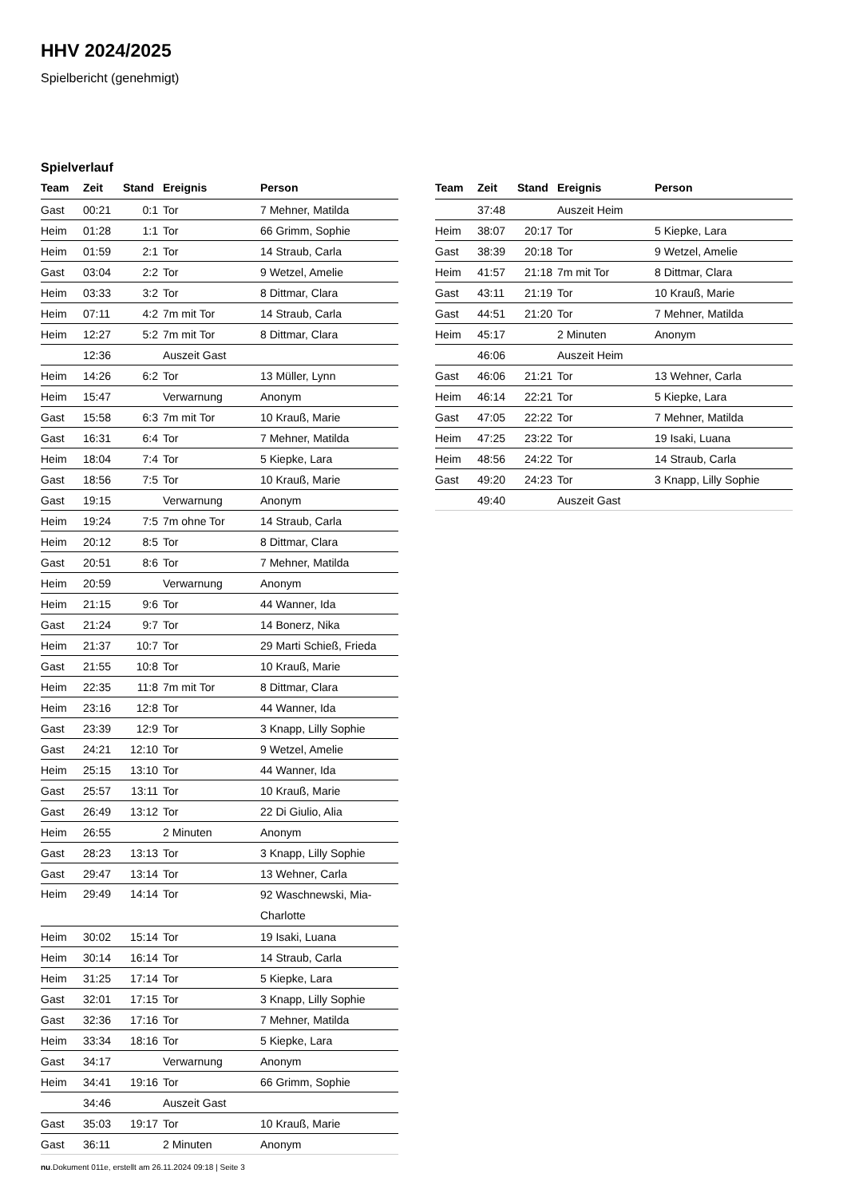HHV 2024/2025
Spielbericht (genehmigt)
Spielverlauf
| Team | Zeit | Stand | Ereignis | Person |
| --- | --- | --- | --- | --- |
| Gast | 00:21 | 0:1 | Tor | 7 Mehner, Matilda |
| Heim | 01:28 | 1:1 | Tor | 66 Grimm, Sophie |
| Heim | 01:59 | 2:1 | Tor | 14 Straub, Carla |
| Gast | 03:04 | 2:2 | Tor | 9 Wetzel, Amelie |
| Heim | 03:33 | 3:2 | Tor | 8 Dittmar, Clara |
| Heim | 07:11 | 4:2 | 7m mit Tor | 14 Straub, Carla |
| Heim | 12:27 | 5:2 | 7m mit Tor | 8 Dittmar, Clara |
| | 12:36 | | Auszeit Gast | |
| Heim | 14:26 | 6:2 | Tor | 13 Müller, Lynn |
| Heim | 15:47 | | Verwarnung | Anonym |
| Gast | 15:58 | 6:3 | 7m mit Tor | 10 Krauß, Marie |
| Gast | 16:31 | 6:4 | Tor | 7 Mehner, Matilda |
| Heim | 18:04 | 7:4 | Tor | 5 Kiepke, Lara |
| Gast | 18:56 | 7:5 | Tor | 10 Krauß, Marie |
| Gast | 19:15 | | Verwarnung | Anonym |
| Heim | 19:24 | 7:5 | 7m ohne Tor | 14 Straub, Carla |
| Heim | 20:12 | 8:5 | Tor | 8 Dittmar, Clara |
| Gast | 20:51 | 8:6 | Tor | 7 Mehner, Matilda |
| Heim | 20:59 | | Verwarnung | Anonym |
| Heim | 21:15 | 9:6 | Tor | 44 Wanner, Ida |
| Gast | 21:24 | 9:7 | Tor | 14 Bonerz, Nika |
| Heim | 21:37 | 10:7 | Tor | 29 Marti Schieß, Frieda |
| Gast | 21:55 | 10:8 | Tor | 10 Krauß, Marie |
| Heim | 22:35 | 11:8 | 7m mit Tor | 8 Dittmar, Clara |
| Heim | 23:16 | 12:8 | Tor | 44 Wanner, Ida |
| Gast | 23:39 | 12:9 | Tor | 3 Knapp, Lilly Sophie |
| Gast | 24:21 | 12:10 | Tor | 9 Wetzel, Amelie |
| Heim | 25:15 | 13:10 | Tor | 44 Wanner, Ida |
| Gast | 25:57 | 13:11 | Tor | 10 Krauß, Marie |
| Gast | 26:49 | 13:12 | Tor | 22 Di Giulio, Alia |
| Heim | 26:55 | | 2 Minuten | Anonym |
| Gast | 28:23 | 13:13 | Tor | 3 Knapp, Lilly Sophie |
| Gast | 29:47 | 13:14 | Tor | 13 Wehner, Carla |
| Heim | 29:49 | 14:14 | Tor | 92 Waschnewski, Mia-Charlotte |
| Heim | 30:02 | 15:14 | Tor | 19 Isaki, Luana |
| Heim | 30:14 | 16:14 | Tor | 14 Straub, Carla |
| Heim | 31:25 | 17:14 | Tor | 5 Kiepke, Lara |
| Gast | 32:01 | 17:15 | Tor | 3 Knapp, Lilly Sophie |
| Gast | 32:36 | 17:16 | Tor | 7 Mehner, Matilda |
| Heim | 33:34 | 18:16 | Tor | 5 Kiepke, Lara |
| Gast | 34:17 | | Verwarnung | Anonym |
| Heim | 34:41 | 19:16 | Tor | 66 Grimm, Sophie |
| | 34:46 | | Auszeit Gast | |
| Gast | 35:03 | 19:17 | Tor | 10 Krauß, Marie |
| Gast | 36:11 | | 2 Minuten | Anonym |
| Team | Zeit | Stand | Ereignis | Person |
| --- | --- | --- | --- | --- |
| | 37:48 | | Auszeit Heim | |
| Heim | 38:07 | 20:17 | Tor | 5 Kiepke, Lara |
| Gast | 38:39 | 20:18 | Tor | 9 Wetzel, Amelie |
| Heim | 41:57 | 21:18 | 7m mit Tor | 8 Dittmar, Clara |
| Gast | 43:11 | 21:19 | Tor | 10 Krauß, Marie |
| Gast | 44:51 | 21:20 | Tor | 7 Mehner, Matilda |
| Heim | 45:17 | | 2 Minuten | Anonym |
| | 46:06 | | Auszeit Heim | |
| Gast | 46:06 | 21:21 | Tor | 13 Wehner, Carla |
| Heim | 46:14 | 22:21 | Tor | 5 Kiepke, Lara |
| Gast | 47:05 | 22:22 | Tor | 7 Mehner, Matilda |
| Heim | 47:25 | 23:22 | Tor | 19 Isaki, Luana |
| Heim | 48:56 | 24:22 | Tor | 14 Straub, Carla |
| Gast | 49:20 | 24:23 | Tor | 3 Knapp, Lilly Sophie |
| | 49:40 | | Auszeit Gast | |
nu.Dokument 011e, erstellt am 26.11.2024 09:18 | Seite 3